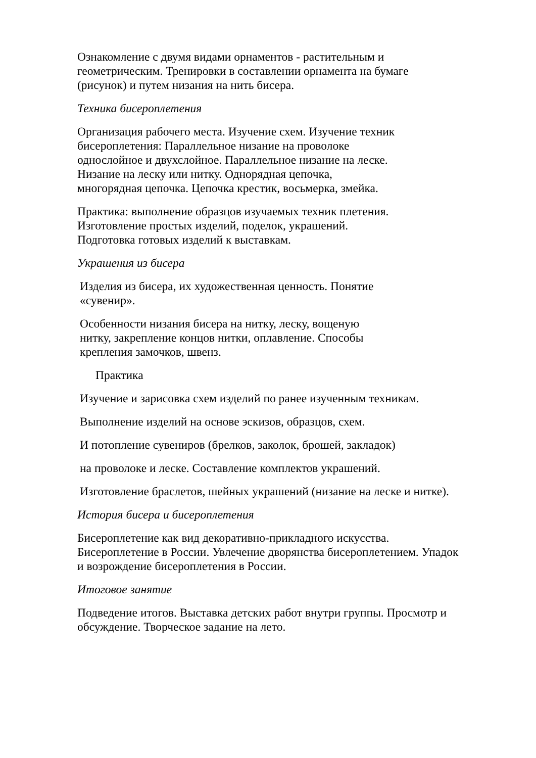Ознакомление с двумя видами орнаментов - растительным и
геометрическим. Тренировки в составлении орнамента на бумаге
(рисунок) и путем низания на нить бисера.
Техника бисероплетения
Организация рабочего места. Изучение схем. Изучение техник
бисероплетения: Параллельное низание на проволоке
однослойное и двухслойное. Параллельное низание на леске.
Низание на леску или нитку. Однорядная цепочка,
многорядная цепочка. Цепочка крестик, восьмерка, змейка.
Практика: выполнение образцов изучаемых техник плетения.
Изготовление простых изделий, поделок, украшений.
Подготовка готовых изделий к выставкам.
Украшения из бисера
Изделия из бисера, их художественная ценность. Понятие
«сувенир».
Особенности низания бисера на нитку, леску, вощеную
нитку, закрепление концов нитки, оплавление. Способы
крепления замочков, швенз.
Практика
Изучение и зарисовка схем изделий по ранее изученным техникам.
Выполнение изделий на основе эскизов, образцов, схем.
И потопление сувениров (брелков, заколок, брошей, закладок)
на проволоке и леске. Составление комплектов украшений.
Изготовление браслетов, шейных украшений (низание на леске и нитке).
История бисера и бисероплетения
Бисероплетение как вид декоративно-прикладного искусства.
Бисероплетение в России. Увлечение дворянства бисероплетением. Упадок
и возрождение бисероплетения в России.
Итоговое занятие
Подведение итогов. Выставка детских работ внутри группы. Просмотр и
обсуждение. Творческое задание на лето.